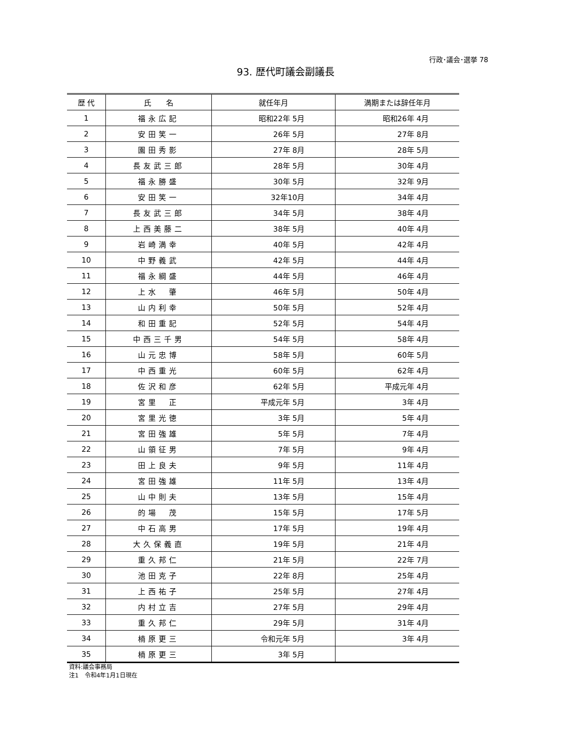行政･議会･選挙 78
93. 歴代町議会副議長
| 歴 代 | 氏 名 | 就任年月 | 満期または辞任年月 |
| --- | --- | --- | --- |
| 1 | 福永広記 | 昭和22年 5月 | 昭和26年 4月 |
| 2 | 安田笑一 | 26年 5月 | 27年 8月 |
| 3 | 園田秀影 | 27年 8月 | 28年 5月 |
| 4 | 長友武三郎 | 28年 5月 | 30年 4月 |
| 5 | 福永勝盛 | 30年 5月 | 32年 9月 |
| 6 | 安田笑一 | 32年10月 | 34年 4月 |
| 7 | 長友武三郎 | 34年 5月 | 38年 4月 |
| 8 | 上西美藤二 | 38年 5月 | 40年 4月 |
| 9 | 岩崎満幸 | 40年 5月 | 42年 4月 |
| 10 | 中野義武 | 42年 5月 | 44年 4月 |
| 11 | 福永綱盛 | 44年 5月 | 46年 4月 |
| 12 | 上水 肇 | 46年 5月 | 50年 4月 |
| 13 | 山内利幸 | 50年 5月 | 52年 4月 |
| 14 | 和田重記 | 52年 5月 | 54年 4月 |
| 15 | 中西三千男 | 54年 5月 | 58年 4月 |
| 16 | 山元忠博 | 58年 5月 | 60年 5月 |
| 17 | 中西重光 | 60年 5月 | 62年 4月 |
| 18 | 佐沢和彦 | 62年 5月 | 平成元年 4月 |
| 19 | 宮里 正 | 平成元年 5月 | 3年 4月 |
| 20 | 宮里光徳 | 3年 5月 | 5年 4月 |
| 21 | 宮田強雄 | 5年 5月 | 7年 4月 |
| 22 | 山領征男 | 7年 5月 | 9年 4月 |
| 23 | 田上良夫 | 9年 5月 | 11年 4月 |
| 24 | 宮田強雄 | 11年 5月 | 13年 4月 |
| 25 | 山中則夫 | 13年 5月 | 15年 4月 |
| 26 | 的場 茂 | 15年 5月 | 17年 5月 |
| 27 | 中石高男 | 17年 5月 | 19年 4月 |
| 28 | 大久保義直 | 19年 5月 | 21年 4月 |
| 29 | 重久邦仁 | 21年 5月 | 22年 7月 |
| 30 | 池田克子 | 22年 8月 | 25年 4月 |
| 31 | 上西祐子 | 25年 5月 | 27年 4月 |
| 32 | 内村立吉 | 27年 5月 | 29年 4月 |
| 33 | 重久邦仁 | 29年 5月 | 31年 4月 |
| 34 | 楠原更三 | 令和元年 5月 | 3年 4月 |
| 35 | 楠原更三 | 3年 5月 | |
資料:議会事務局
注1　令和4年1月1日現在